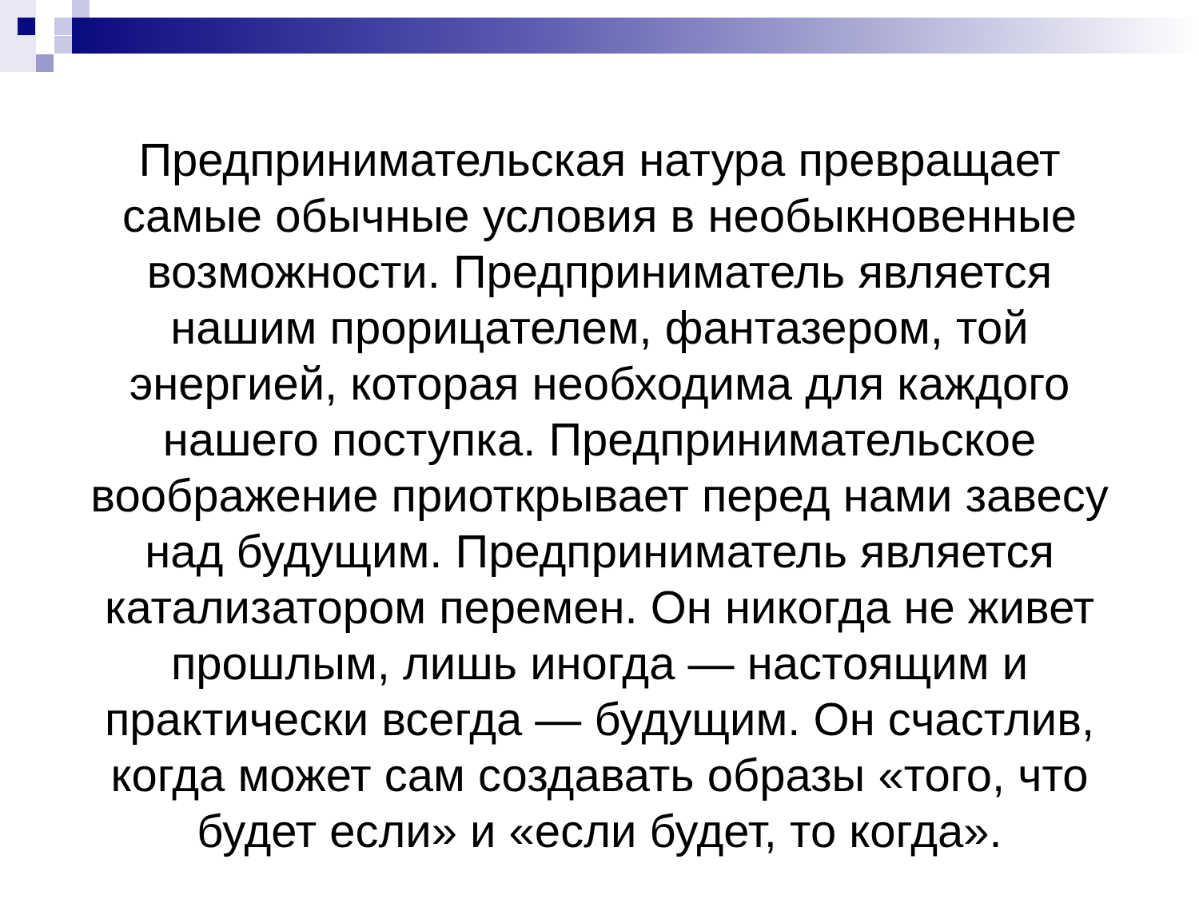Предпринимательская натура превращает самые обычные условия в необыкновенные возможности. Предприниматель является нашим прорицателем, фантазером, той энергией, которая необходима для каждого нашего поступка. Предпринимательское воображение приоткрывает перед нами завесу над будущим. Предприниматель является катализатором перемен. Он никогда не живет прошлым, лишь иногда — настоящим и практически всегда — будущим. Он счастлив, когда может сам создавать образы «того, что будет если» и «если будет, то когда».